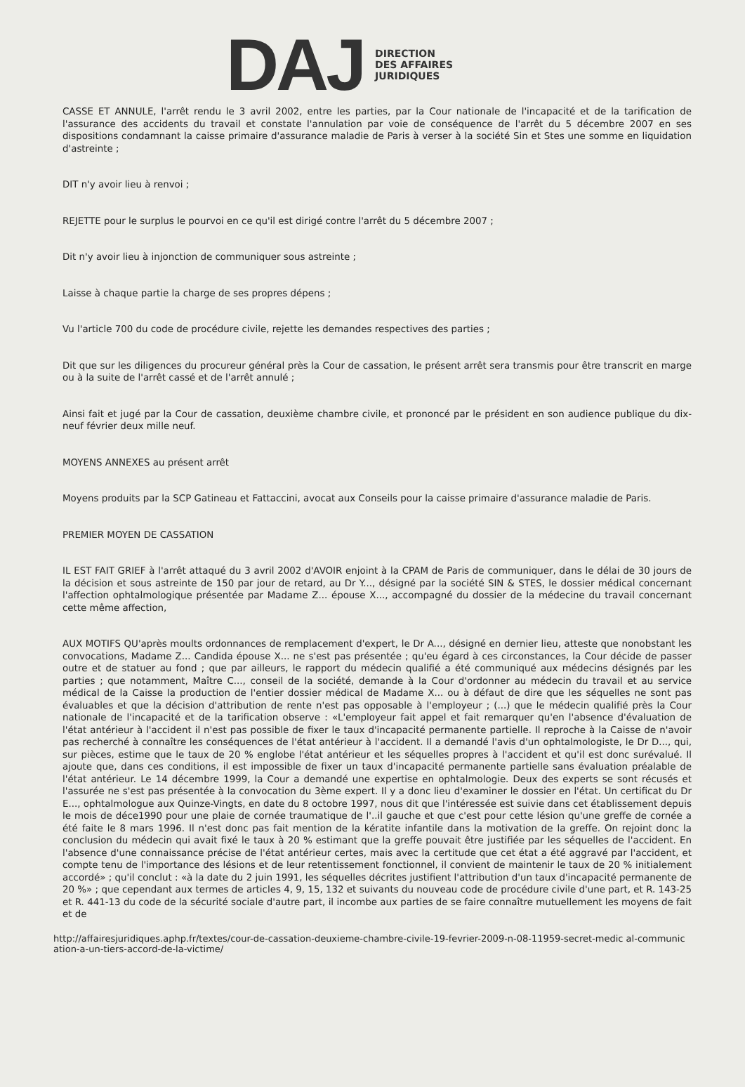DAJ
DIRECTION
DES AFFAIRES
JURIDIQUES
CASSE ET ANNULE, l'arrêt rendu le 3 avril 2002, entre les parties, par la Cour nationale de l'incapacité et de la tarification de l'assurance des accidents du travail et constate l'annulation par voie de conséquence de l'arrêt du 5 décembre 2007 en ses dispositions condamnant la caisse primaire d'assurance maladie de Paris à verser à la société Sin et Stes une somme en liquidation d'astreinte ;
DIT n'y avoir lieu à renvoi ;
REJETTE pour le surplus le pourvoi en ce qu'il est dirigé contre l'arrêt du 5 décembre 2007 ;
Dit n'y avoir lieu à injonction de communiquer sous astreinte ;
Laisse à chaque partie la charge de ses propres dépens ;
Vu l'article 700 du code de procédure civile, rejette les demandes respectives des parties ;
Dit que sur les diligences du procureur général près la Cour de cassation, le présent arrêt sera transmis pour être transcrit en marge ou à la suite de l'arrêt cassé et de l'arrêt annulé ;
Ainsi fait et jugé par la Cour de cassation, deuxième chambre civile, et prononcé par le président en son audience publique du dix-neuf février deux mille neuf.
MOYENS ANNEXES au présent arrêt
Moyens produits par la SCP Gatineau et Fattaccini, avocat aux Conseils pour la caisse primaire d'assurance maladie de Paris.
PREMIER MOYEN DE CASSATION
IL EST FAIT GRIEF à l'arrêt attaqué du 3 avril 2002 d'AVOIR enjoint à la CPAM de Paris de communiquer, dans le délai de 30 jours de la décision et sous astreinte de 150 par jour de retard, au Dr Y..., désigné par la société SIN & STES, le dossier médical concernant l'affection ophtalmologique présentée par Madame Z... épouse X..., accompagné du dossier de la médecine du travail concernant cette même affection,
AUX MOTIFS QU'après moults ordonnances de remplacement d'expert, le Dr A..., désigné en dernier lieu, atteste que nonobstant les convocations, Madame Z... Candida épouse X... ne s'est pas présentée ; qu'eu égard à ces circonstances, la Cour décide de passer outre et de statuer au fond ; que par ailleurs, le rapport du médecin qualifié a été communiqué aux médecins désignés par les parties ; que notamment, Maître C..., conseil de la société, demande à la Cour d'ordonner au médecin du travail et au service médical de la Caisse la production de l'entier dossier médical de Madame X... ou à défaut de dire que les séquelles ne sont pas évaluables et que la décision d'attribution de rente n'est pas opposable à l'employeur ; (...) que le médecin qualifié près la Cour nationale de l'incapacité et de la tarification observe : «L'employeur fait appel et fait remarquer qu'en l'absence d'évaluation de l'état antérieur à l'accident il n'est pas possible de fixer le taux d'incapacité permanente partielle. Il reproche à la Caisse de n'avoir pas recherché à connaître les conséquences de l'état antérieur à l'accident. Il a demandé l'avis d'un ophtalmologiste, le Dr D..., qui, sur pièces, estime que le taux de 20 % englobe l'état antérieur et les séquelles propres à l'accident et qu'il est donc surévalué. Il ajoute que, dans ces conditions, il est impossible de fixer un taux d'incapacité permanente partielle sans évaluation préalable de l'état antérieur. Le 14 décembre 1999, la Cour a demandé une expertise en ophtalmologie. Deux des experts se sont récusés et l'assurée ne s'est pas présentée à la convocation du 3ème expert. Il y a donc lieu d'examiner le dossier en l'état. Un certificat du Dr E..., ophtalmologue aux Quinze-Vingts, en date du 8 octobre 1997, nous dit que l'intéressée est suivie dans cet établissement depuis le mois de déce1990 pour une plaie de cornée traumatique de l'..il gauche et que c'est pour cette lésion qu'une greffe de cornée a été faite le 8 mars 1996. Il n'est donc pas fait mention de la kératite infantile dans la motivation de la greffe. On rejoint donc la conclusion du médecin qui avait fixé le taux à 20 % estimant que la greffe pouvait être justifiée par les séquelles de l'accident. En l'absence d'une connaissance précise de l'état antérieur certes, mais avec la certitude que cet état a été aggravé par l'accident, et compte tenu de l'importance des lésions et de leur retentissement fonctionnel, il convient de maintenir le taux de 20 % initialement accordé» ; qu'il conclut : «à la date du 2 juin 1991, les séquelles décrites justifient l'attribution d'un taux d'incapacité permanente de 20 %» ; que cependant aux termes de articles 4, 9, 15, 132 et suivants du nouveau code de procédure civile d'une part, et R. 143-25 et R. 441-13 du code de la sécurité sociale d'autre part, il incombe aux parties de se faire connaître mutuellement les moyens de fait et de
http://affairesjuridiques.aphp.fr/textes/cour-de-cassation-deuxieme-chambre-civile-19-fevrier-2009-n-08-11959-secret-medic al-communication-a-un-tiers-accord-de-la-victime/